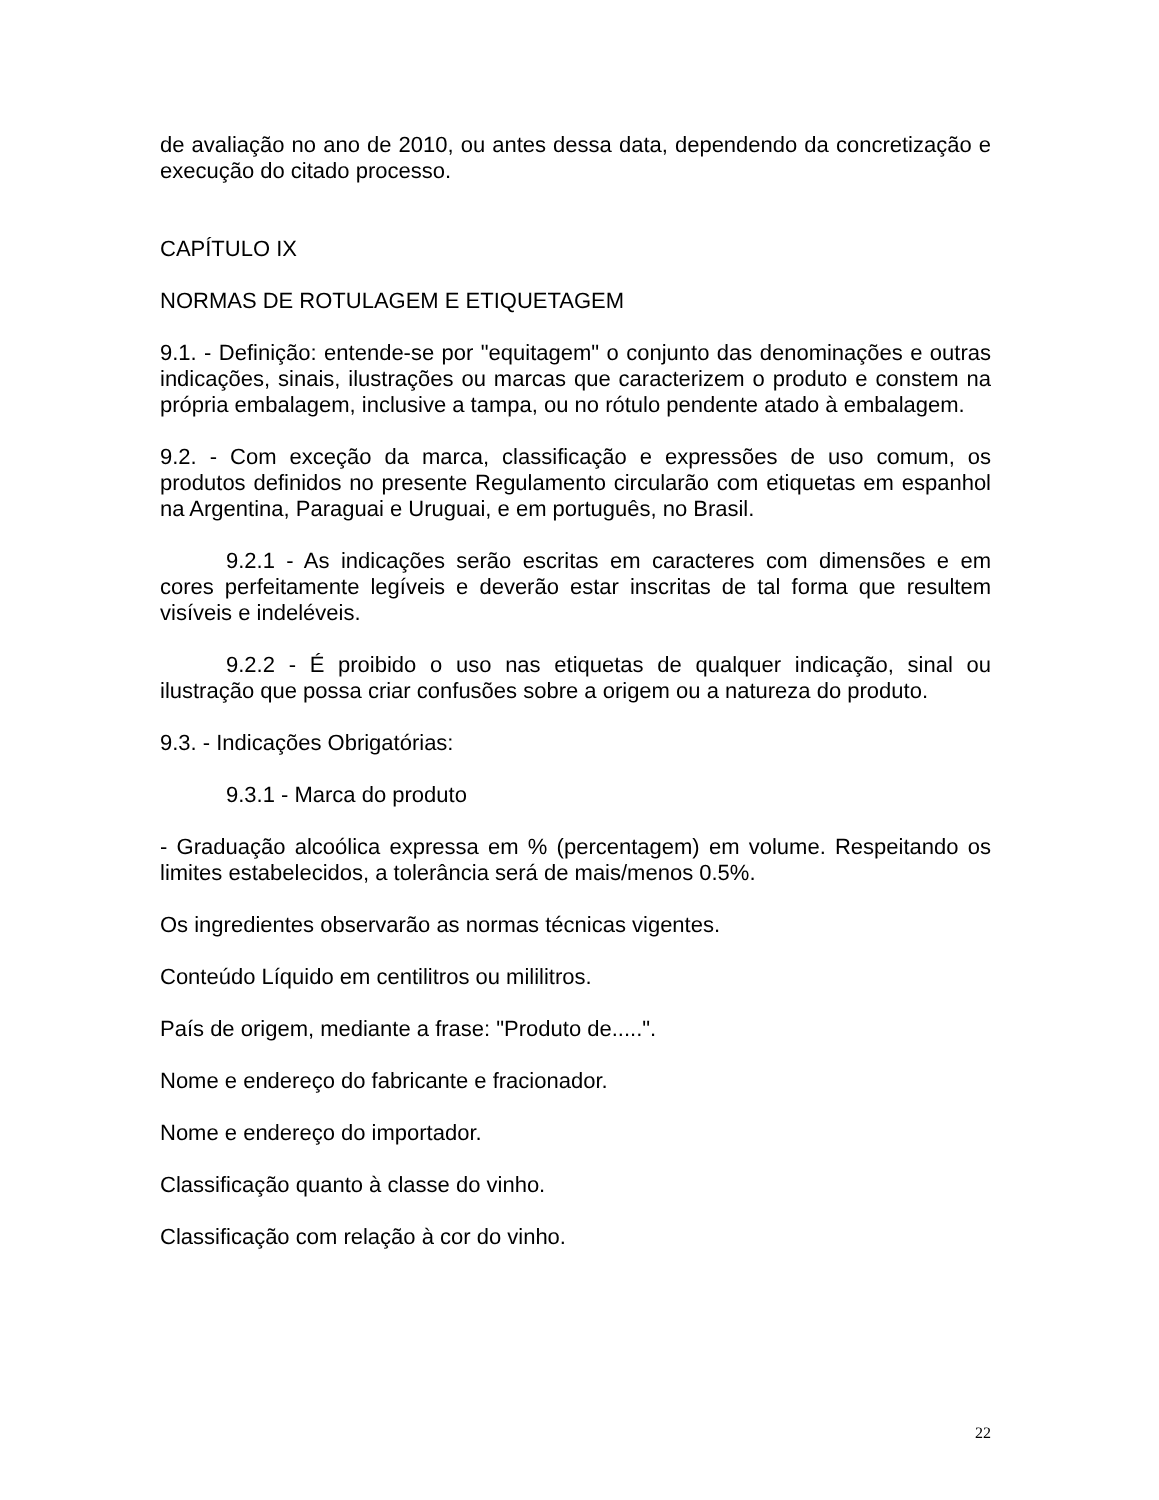de avaliação no ano de 2010, ou antes dessa data, dependendo da concretização e execução do citado processo.
CAPÍTULO IX
NORMAS DE ROTULAGEM E ETIQUETAGEM
9.1. - Definição: entende-se por "equitagem" o conjunto das denominações e outras indicações, sinais, ilustrações ou marcas que caracterizem o produto e constem na própria embalagem, inclusive a tampa, ou no rótulo pendente atado à embalagem.
9.2. - Com exceção da marca, classificação e expressões de uso comum, os produtos definidos no presente Regulamento circularão com etiquetas em espanhol na Argentina, Paraguai e Uruguai, e em português, no Brasil.
9.2.1 - As indicações serão escritas em caracteres com dimensões e em cores perfeitamente legíveis e deverão estar inscritas de tal forma que resultem visíveis e indeléveis.
9.2.2 - É proibido o uso nas etiquetas de qualquer indicação, sinal ou ilustração que possa criar confusões sobre a origem ou a natureza do produto.
9.3. - Indicações Obrigatórias:
9.3.1 - Marca do produto
- Graduação alcoólica expressa em % (percentagem) em volume. Respeitando os limites estabelecidos, a tolerância será de mais/menos 0.5%.
Os ingredientes observarão as normas técnicas vigentes.
Conteúdo Líquido em centilitros ou mililitros.
País de origem, mediante a frase: "Produto de.....".
Nome e endereço do fabricante e fracionador.
Nome e endereço do importador.
Classificação quanto à classe do vinho.
Classificação com relação à cor do vinho.
22